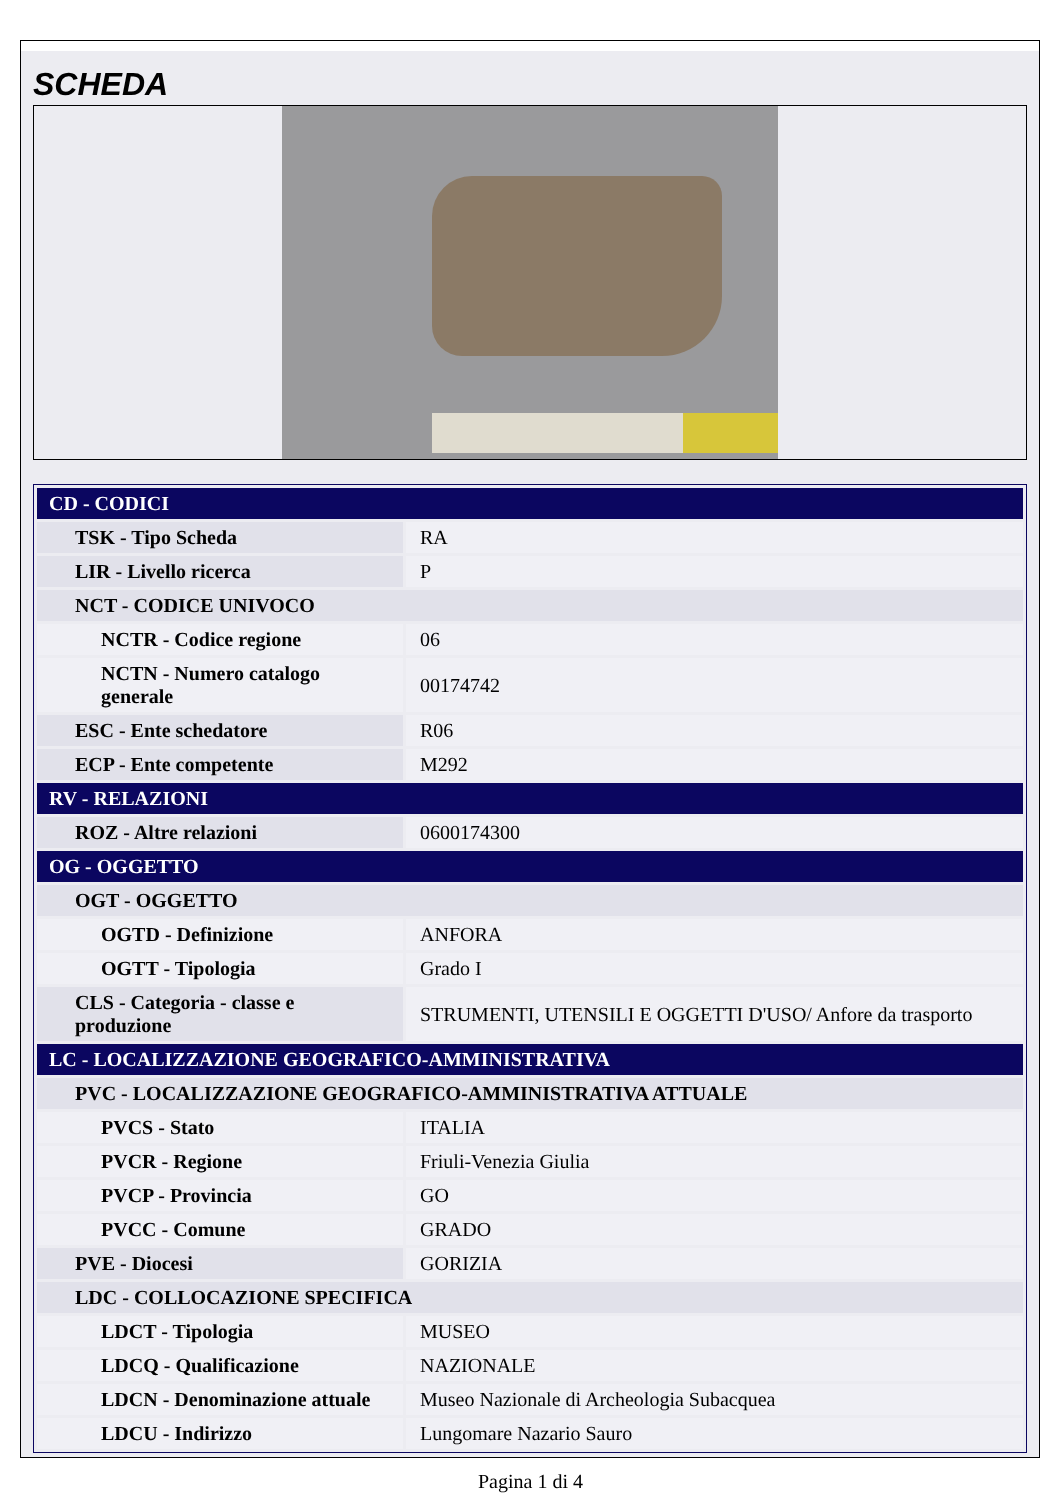SCHEDA
| CD - CODICI | |
| TSK - Tipo Scheda | RA |
| LIR - Livello ricerca | P |
| NCT - CODICE UNIVOCO | |
| NCTR - Codice regione | 06 |
| NCTN - Numero catalogo generale | 00174742 |
| ESC - Ente schedatore | R06 |
| ECP - Ente competente | M292 |
| RV - RELAZIONI | |
| ROZ - Altre relazioni | 0600174300 |
| OG - OGGETTO | |
| OGT - OGGETTO | |
| OGTD - Definizione | ANFORA |
| OGTT - Tipologia | Grado I |
| CLS - Categoria - classe e produzione | STRUMENTI, UTENSILI E OGGETTI D'USO/ Anfore da trasporto |
| LC - LOCALIZZAZIONE GEOGRAFICO-AMMINISTRATIVA | |
| PVC - LOCALIZZAZIONE GEOGRAFICO-AMMINISTRATIVA ATTUALE | |
| PVCS - Stato | ITALIA |
| PVCR - Regione | Friuli-Venezia Giulia |
| PVCP - Provincia | GO |
| PVCC - Comune | GRADO |
| PVE - Diocesi | GORIZIA |
| LDC - COLLOCAZIONE SPECIFICA | |
| LDCT - Tipologia | MUSEO |
| LDCQ - Qualificazione | NAZIONALE |
| LDCN - Denominazione attuale | Museo Nazionale di Archeologia Subacquea |
| LDCU - Indirizzo | Lungomare Nazario Sauro |
Pagina 1 di 4